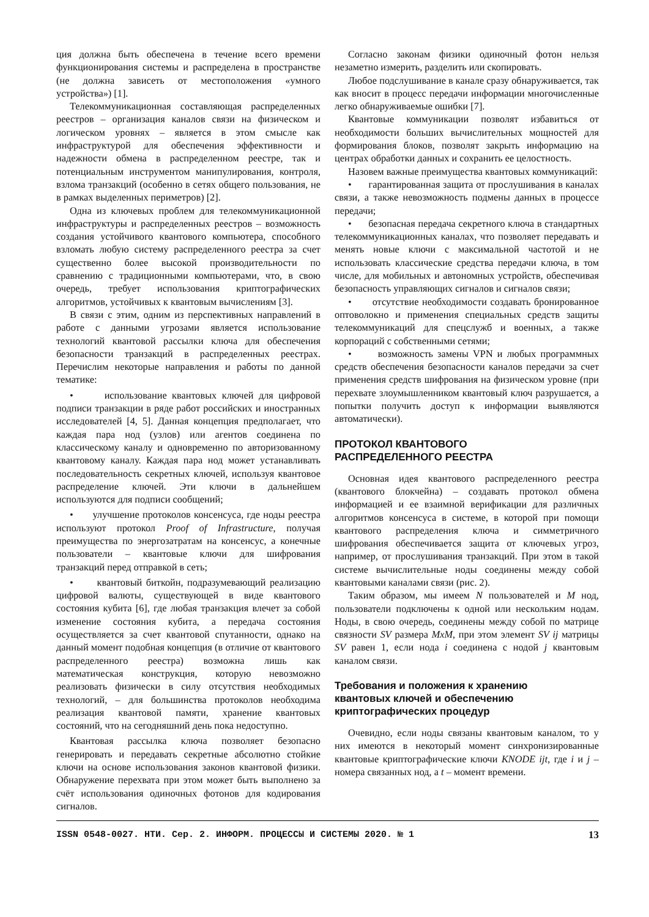ция должна быть обеспечена в течение всего времени функционирования системы и распределена в пространстве (не должна зависеть от местоположения «умного устройства») [1].
Телекоммуникационная составляющая распределенных реестров – организация каналов связи на физическом и логическом уровнях – является в этом смысле как инфраструктурой для обеспечения эффективности и надежности обмена в распределенном реестре, так и потенциальным инструментом манипулирования, контроля, взлома транзакций (особенно в сетях общего пользования, не в рамках выделенных периметров) [2].
Одна из ключевых проблем для телекоммуникационной инфраструктуры и распределенных реестров – возможность создания устойчивого квантового компьютера, способного взломать любую систему распределенного реестра за счет существенно более высокой производительности по сравнению с традиционными компьютерами, что, в свою очередь, требует использования криптографических алгоритмов, устойчивых к квантовым вычислениям [3].
В связи с этим, одним из перспективных направлений в работе с данными угрозами является использование технологий квантовой рассылки ключа для обеспечения безопасности транзакций в распределенных реестрах. Перечислим некоторые направления и работы по данной тематике:
• использование квантовых ключей для цифровой подписи транзакции в ряде работ российских и иностранных исследователей [4, 5]. Данная концепция предполагает, что каждая пара нод (узлов) или агентов соединена по классическому каналу и одновременно по авторизованному квантовому каналу. Каждая пара нод может устанавливать последовательность секретных ключей, используя квантовое распределение ключей. Эти ключи в дальнейшем используются для подписи сообщений;
• улучшение протоколов консенсуса, где ноды реестра используют протокол Proof of Infrastructure, получая преимущества по энергозатратам на консенсус, а конечные пользователи – квантовые ключи для шифрования транзакций перед отправкой в сеть;
• квантовый биткойн, подразумевающий реализацию цифровой валюты, существующей в виде квантового состояния кубита [6], где любая транзакция влечет за собой изменение состояния кубита, а передача состояния осуществляется за счет квантовой спутанности, однако на данный момент подобная концепция (в отличие от квантового распределенного реестра) возможна лишь как математическая конструкция, которую невозможно реализовать физически в силу отсутствия необходимых технологий, – для большинства протоколов необходима реализация квантовой памяти, хранение квантовых состояний, что на сегодняшний день пока недоступно.
Квантовая рассылка ключа позволяет безопасно генерировать и передавать секретные абсолютно стойкие ключи на основе использования законов квантовой физики. Обнаружение перехвата при этом может быть выполнено за счёт использования одиночных фотонов для кодирования сигналов.
Согласно законам физики одиночный фотон нельзя незаметно измерить, разделить или скопировать.
Любое подслушивание в канале сразу обнаруживается, так как вносит в процесс передачи информации многочисленные легко обнаруживаемые ошибки [7].
Квантовые коммуникации позволят избавиться от необходимости больших вычислительных мощностей для формирования блоков, позволят закрыть информацию на центрах обработки данных и сохранить ее целостность.
Назовем важные преимущества квантовых коммуникаций:
• гарантированная защита от прослушивания в каналах связи, а также невозможность подмены данных в процессе передачи;
• безопасная передача секретного ключа в стандартных телекоммуникационных каналах, что позволяет передавать и менять новые ключи с максимальной частотой и не использовать классические средства передачи ключа, в том числе, для мобильных и автономных устройств, обеспечивая безопасность управляющих сигналов и сигналов связи;
• отсутствие необходимости создавать бронированное оптоволокно и применения специальных средств защиты телекоммуникаций для спецслужб и военных, а также корпораций с собственными сетями;
• возможность замены VPN и любых программных средств обеспечения безопасности каналов передачи за счет применения средств шифрования на физическом уровне (при перехвате злоумышленником квантовый ключ разрушается, а попытки получить доступ к информации выявляются автоматически).
ПРОТОКОЛ КВАНТОВОГО
РАСПРЕДЕЛЕННОГО РЕЕСТРА
Основная идея квантового распределенного реестра (квантового блокчейна) – создавать протокол обмена информацией и ее взаимной верификации для различных алгоритмов консенсуса в системе, в которой при помощи квантового распределения ключа и симметричного шифрования обеспечивается защита от ключевых угроз, например, от прослушивания транзакций. При этом в такой системе вычислительные ноды соединены между собой квантовыми каналами связи (рис. 2).
Таким образом, мы имеем N пользователей и M нод, пользователи подключены к одной или нескольким нодам. Ноды, в свою очередь, соединены между собой по матрице связности SV размера MxM, при этом элемент SV ij матрицы SV равен 1, если нода i соединена с нодой j квантовым каналом связи.
Требования и положения к хранению
квантовых ключей и обеспечению
криптографических процедур
Очевидно, если ноды связаны квантовым каналом, то у них имеются в некоторый момент синхронизированные квантовые криптографические ключи KNODE ijt, где i и j – номера связанных нод, а t – момент времени.
ISSN 0548-0027. НТИ. Сер. 2. ИНФОРМ. ПРОЦЕССЫ И СИСТЕМЫ 2020. № 1 13